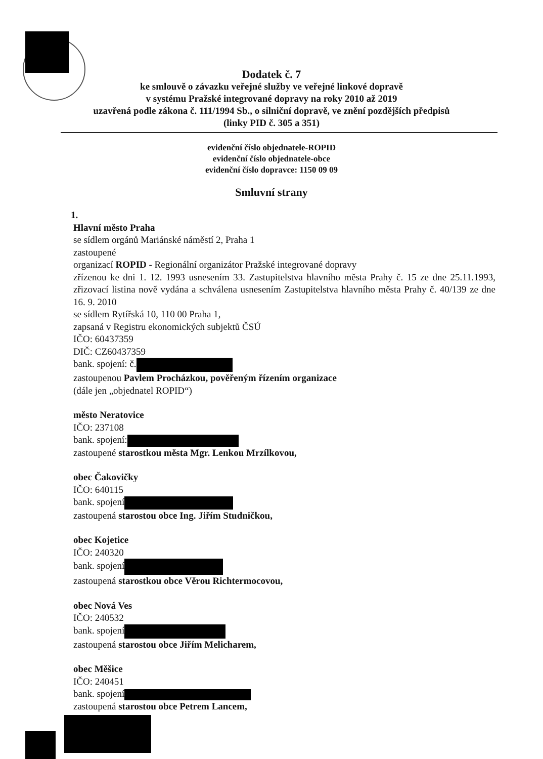Dodatek č. 7
ke smlouvě o závazku veřejné služby ve veřejné linkové dopravě
v systému Pražské integrované dopravy na roky 2010 až 2019
uzavřená podle zákona č. 111/1994 Sb., o silniční dopravě, ve znění pozdějších předpisů
(linky PID č. 305 a 351)
evidenční číslo objednatele-ROPID
evidenční číslo objednatele-obce
evidenční číslo dopravce: 1150 09 09
Smluvní strany
1.
Hlavní město Praha
se sídlem orgánů Mariánské náměstí 2, Praha 1
zastoupené
organizací ROPID - Regionální organizátor Pražské integrované dopravy
zřízenou ke dni 1. 12. 1993 usnesením 33. Zastupitelstva hlavního města Prahy č. 15 ze dne 25.11.1993, zřizovací listina nově vydána a schválena usnesením Zastupitelstva hlavního města Prahy č. 40/139 ze dne 16. 9. 2010
se sídlem Rytířská 10, 110 00 Praha 1,
zapsaná v Registru ekonomických subjektů ČSÚ
IČO: 60437359
DIČ: CZ60437359
bank. spojení: č.
zastoupenou Pavlem Procházkou, pověřeným řízením organizace
(dále jen „objednatel ROPID“)
město Neratovice
IČO: 237108
bank. spojení:
zastoupené starostkou města Mgr. Lenkou Mrzílkovou,
obec Čakovičky
IČO: 640115
bank. spojení
zastoupená starostou obce Ing. Jiřím Studničkou,
obec Kojetice
IČO: 240320
bank. spojení
zastoupená starostkou obce Věrou Richtermocovou,
obec Nová Ves
IČO: 240532
bank. spojení
zastoupená starostou obce Jiřím Melicharem,
obec Měšice
IČO: 240451
bank. spojení
zastoupená starostou obce Petrem Lancem,